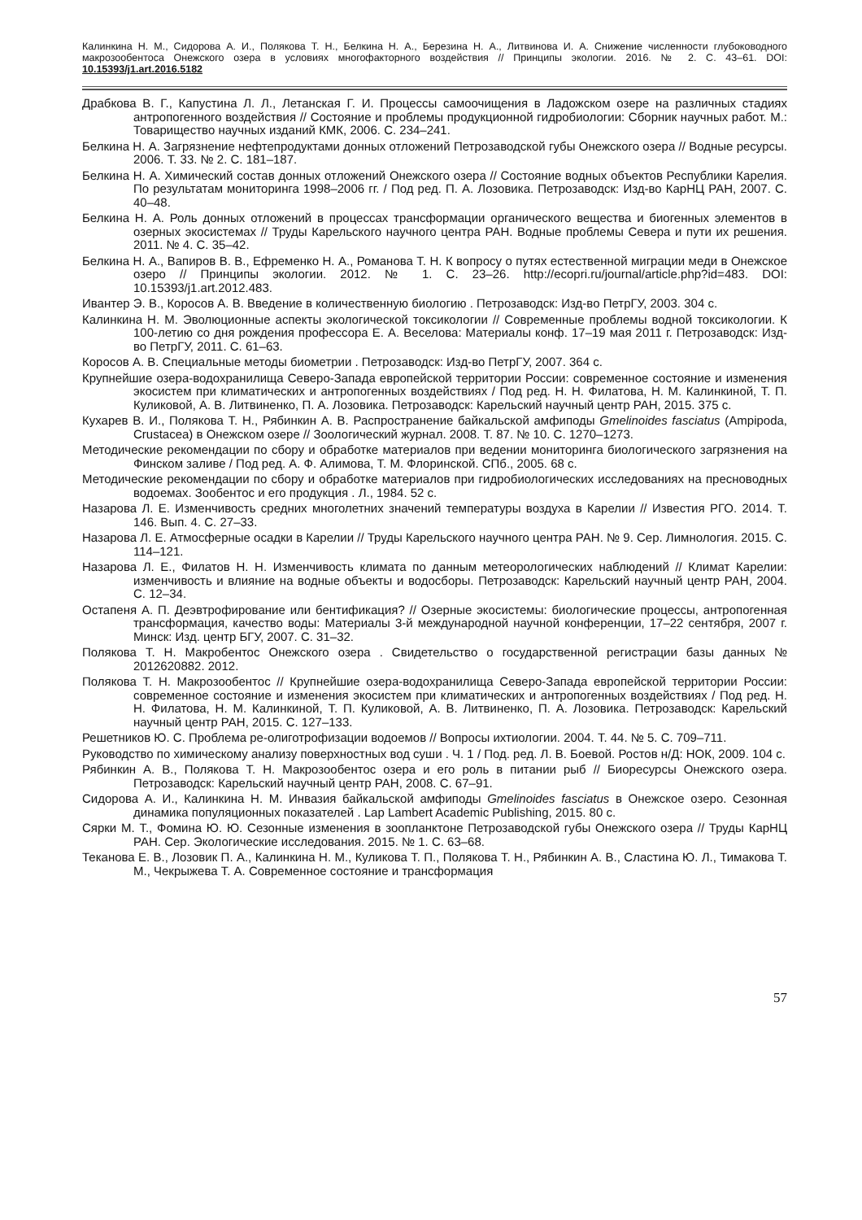Калинкина Н. М., Сидорова А. И., Полякова Т. Н., Белкина Н. А., Березина Н. А., Литвинова И. А. Снижение численности глубоководного макрозообентоса Онежского озера в условиях многофакторного воздействия // Принципы экологии. 2016. № 2. С. 43–61. DOI: 10.15393/j1.art.2016.5182
Драбкова В. Г., Капустина Л. Л., Летанская Г. И. Процессы самоочищения в Ладожском озере на различных стадиях антропогенного воздействия // Состояние и проблемы продукционной гидробиологии: Сборник научных работ. М.: Товарищество научных изданий КМК, 2006. С. 234–241.
Белкина Н. А. Загрязнение нефтепродуктами донных отложений Петрозаводской губы Онежского озера // Водные ресурсы. 2006. Т. 33. № 2. С. 181–187.
Белкина Н. А. Химический состав донных отложений Онежского озера // Состояние водных объектов Республики Карелия. По результатам мониторинга 1998–2006 гг. / Под ред. П. А. Лозовика. Петрозаводск: Изд-во КарНЦ РАН, 2007. С. 40–48.
Белкина Н. А. Роль донных отложений в процессах трансформации органического вещества и биогенных элементов в озерных экосистемах // Труды Карельского научного центра РАН. Водные проблемы Севера и пути их решения. 2011. № 4. С. 35–42.
Белкина Н. А., Вапиров В. В., Ефременко Н. А., Романова Т. Н. К вопросу о путях естественной миграции меди в Онежское озеро // Принципы экологии. 2012. № 1. С. 23–26. http://ecopri.ru/journal/article.php?id=483. DOI: 10.15393/j1.art.2012.483.
Ивантер Э. В., Коросов А. В. Введение в количественную биологию . Петрозаводск: Изд-во ПетрГУ, 2003. 304 с.
Калинкина Н. М. Эволюционные аспекты экологической токсикологии // Современные проблемы водной токсикологии. К 100-летию со дня рождения профессора Е. А. Веселова: Материалы конф. 17–19 мая 2011 г. Петрозаводск: Изд-во ПетрГУ, 2011. С. 61–63.
Коросов А. В. Специальные методы биометрии . Петрозаводск: Изд-во ПетрГУ, 2007. 364 с.
Крупнейшие озера-водохранилища Северо-Запада европейской территории России: современное состояние и изменения экосистем при климатических и антропогенных воздействиях / Под ред. Н. Н. Филатова, Н. М. Калинкиной, Т. П. Куликовой, А. В. Литвиненко, П. А. Лозовика. Петрозаводск: Карельский научный центр РАН, 2015. 375 с.
Кухарев В. И., Полякова Т. Н., Рябинкин А. В. Распространение байкальской амфиподы Gmelinoides fasciatus (Ampipoda, Crustacea) в Онежском озере // Зоологический журнал. 2008. Т. 87. № 10. С. 1270–1273.
Методические рекомендации по сбору и обработке материалов при ведении мониторинга биологического загрязнения на Финском заливе / Под ред. А. Ф. Алимова, Т. М. Флоринской. СПб., 2005. 68 с.
Методические рекомендации по сбору и обработке материалов при гидробиологических исследованиях на пресноводных водоемах. Зообентос и его продукция . Л., 1984. 52 с.
Назарова Л. Е. Изменчивость средних многолетних значений температуры воздуха в Карелии // Известия РГО. 2014. Т. 146. Вып. 4. С. 27–33.
Назарова Л. Е. Атмосферные осадки в Карелии // Труды Карельского научного центра РАН. № 9. Сер. Лимнология. 2015. С. 114–121.
Назарова Л. Е., Филатов Н. Н. Изменчивость климата по данным метеорологических наблюдений // Климат Карелии: изменчивость и влияние на водные объекты и водосборы. Петрозаводск: Карельский научный центр РАН, 2004. С. 12–34.
Остапеня А. П. Деэвтрофирование или бентификация? // Озерные экосистемы: биологические процессы, антропогенная трансформация, качество воды: Материалы 3-й международной научной конференции, 17–22 сентября, 2007 г. Минск: Изд. центр БГУ, 2007. С. 31–32.
Полякова Т. Н. Макробентос Онежского озера . Свидетельство о государственной регистрации базы данных № 2012620882. 2012.
Полякова Т. Н. Макрозообентос // Крупнейшие озера-водохранилища Северо-Запада европейской территории России: современное состояние и изменения экосистем при климатических и антропогенных воздействиях / Под ред. Н. Н. Филатова, Н. М. Калинкиной, Т. П. Куликовой, А. В. Литвиненко, П. А. Лозовика. Петрозаводск: Карельский научный центр РАН, 2015. С. 127–133.
Решетников Ю. С. Проблема ре-олиготрофизации водоемов // Вопросы ихтиологии. 2004. Т. 44. № 5. С. 709–711.
Руководство по химическому анализу поверхностных вод суши . Ч. 1 / Под. ред. Л. В. Боевой. Ростов н/Д: НОК, 2009. 104 с.
Рябинкин А. В., Полякова Т. Н. Макрозообентос озера и его роль в питании рыб // Биоресурсы Онежского озера. Петрозаводск: Карельский научный центр РАН, 2008. С. 67–91.
Сидорова А. И., Калинкина Н. М. Инвазия байкальской амфиподы Gmelinoides fasciatus в Онежское озеро. Сезонная динамика популяционных показателей . Lap Lambert Academic Publishing, 2015. 80 с.
Сярки М. Т., Фомина Ю. Ю. Сезонные изменения в зоопланктоне Петрозаводской губы Онежского озера // Труды КарНЦ РАН. Сер. Экологические исследования. 2015. № 1. С. 63–68.
Теканова Е. В., Лозовик П. А., Калинкина Н. М., Куликова Т. П., Полякова Т. Н., Рябинкин А. В., Сластина Ю. Л., Тимакова Т. М., Чекрыжева Т. А. Современное состояние и трансформация
57